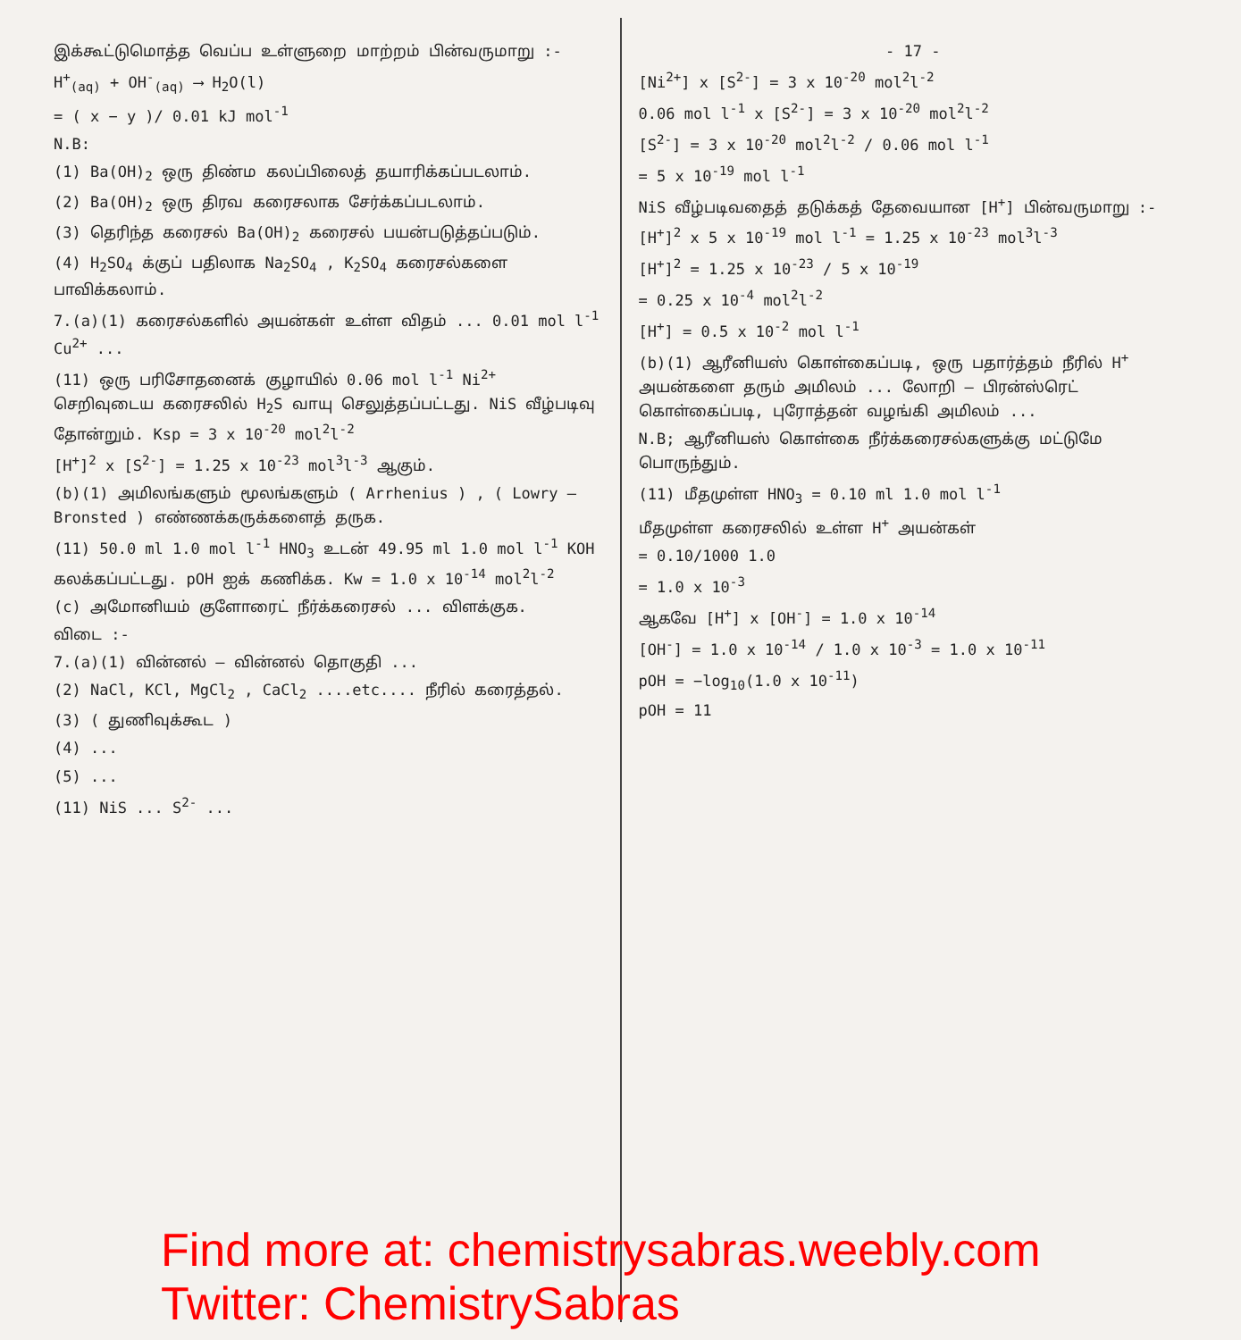இக்கூட்டுமொத்த வெப்ப உள்ளுறை மாற்றம் பின்வருமாறு :-
H<sup>+</sup><sub>(aq)</sub> + OH<sup>-</sup><sub>(aq)</sub> ⟶ H<sub>2</sub>O(l)
= ( x − y )/ 0.01 kJ mol<sup>-1</sup>
N.B:
(1) Ba(OH)<sub>2</sub> ஒரு திண்ம கலப்பிலைத் தயாரிக்கப்படலாம்.
(2) Ba(OH)<sub>2</sub> ஒரு திரவ கரைசலாக சேர்க்கப்படலாம்.
(3) தெரிந்த கரைசல் Ba(OH)<sub>2</sub> கரைசல் பயன்படுத்தப்படும்.
(4) H<sub>2</sub>SO<sub>4</sub> க்குப் பதிலாக Na<sub>2</sub>SO<sub>4</sub> , K<sub>2</sub>SO<sub>4</sub> கரைசல்களை பாவிக்கலாம்.
7.(a)(1) கரைசல்களில் அயன்கள் உள்ள விதம் ... 0.01 mol l<sup>-1</sup> Cu<sup>2+</sup> ...
(11) ஒரு பரிசோதனைக் குழாயில் 0.06 mol l<sup>-1</sup> Ni<sup>2+</sup> செறிவுடைய கரைசலில் H<sub>2</sub>S வாயு செலுத்தப்பட்டது. NiS வீழ்படிவு தோன்றும். Ksp = 3 x 10<sup>-20</sup> mol<sup>2</sup>l<sup>-2</sup>
[H<sup>+</sup>]<sup>2</sup> x [S<sup>2-</sup>] = 1.25 x 10<sup>-23</sup> mol<sup>3</sup>l<sup>-3</sup> ஆகும்.
(b)(1) அமிலங்களும் மூலங்களும் ( Arrhenius ) , ( Lowry – Bronsted ) எண்ணக்கருக்களைத் தருக.
(11) 50.0 ml 1.0 mol l<sup>-1</sup> HNO<sub>3</sub> உடன் 49.95 ml 1.0 mol l<sup>-1</sup> KOH கலக்கப்பட்டது. pOH ஐக் கணிக்க. Kw = 1.0 x 10<sup>-14</sup> mol<sup>2</sup>l<sup>-2</sup>
(c) அமோனியம் குளோரைட் நீர்க்கரைசல் ... விளக்குக.
விடை :-
7.(a)(1) வின்னல் – வின்னல் தொகுதி ...
(2) NaCl, KCl, MgCl<sub>2</sub> , CaCl<sub>2</sub> ....etc.... நீரில் கரைத்தல்.
(3) ( துணிவுக்கூட )
(4) ...
(5) ...
(11) NiS ... S<sup>2-</sup> ...
- 17 -
[Ni<sup>2+</sup>] x [S<sup>2-</sup>] = 3 x 10<sup>-20</sup> mol<sup>2</sup>l<sup>-2</sup>
0.06 mol l<sup>-1</sup> x [S<sup>2-</sup>] = 3 x 10<sup>-20</sup> mol<sup>2</sup>l<sup>-2</sup>
[S<sup>2-</sup>] = 3 x 10<sup>-20</sup> mol<sup>2</sup>l<sup>-2</sup> / 0.06 mol l<sup>-1</sup>
= 5 x 10<sup>-19</sup> mol l<sup>-1</sup>
NiS வீழ்படிவதைத் தடுக்கத் தேவையான [H<sup>+</sup>] பின்வருமாறு :-
[H<sup>+</sup>]<sup>2</sup> x 5 x 10<sup>-19</sup> mol l<sup>-1</sup> = 1.25 x 10<sup>-23</sup> mol<sup>3</sup>l<sup>-3</sup>
[H<sup>+</sup>]<sup>2</sup> = 1.25 x 10<sup>-23</sup> / 5 x 10<sup>-19</sup>
= 0.25 x 10<sup>-4</sup> mol<sup>2</sup>l<sup>-2</sup>
[H<sup>+</sup>] = 0.5 x 10<sup>-2</sup> mol l<sup>-1</sup>
(b)(1) ஆரீனியஸ் கொள்கைப்படி, ஒரு பதார்த்தம் நீரில் H<sup>+</sup> அயன்களை தரும் அமிலம் ... லோறி – பிரன்ஸ்ரெட் கொள்கைப்படி, புரோத்தன் வழங்கி அமிலம் ...
N.B; ஆரீனியஸ் கொள்கை நீர்க்கரைசல்களுக்கு மட்டுமே பொருந்தும்.
(11) மீதமுள்ள HNO<sub>3</sub> = 0.10 ml 1.0 mol l<sup>-1</sup>
மீதமுள்ள கரைசலில் உள்ள H<sup>+</sup> அயன்கள்
= 0.10/1000 1.0
= 1.0 x 10<sup>-3</sup>
ஆகவே [H<sup>+</sup>] x [OH<sup>-</sup>] = 1.0 x 10<sup>-14</sup>
[OH<sup>-</sup>] = 1.0 x 10<sup>-14</sup> / 1.0 x 10<sup>-3</sup> = 1.0 x 10<sup>-11</sup>
pOH = −log<sub>10</sub>(1.0 x 10<sup>-11</sup>)
pOH = 11
Find more at: chemistrysabras.weebly.com
Twitter: ChemistrySabras